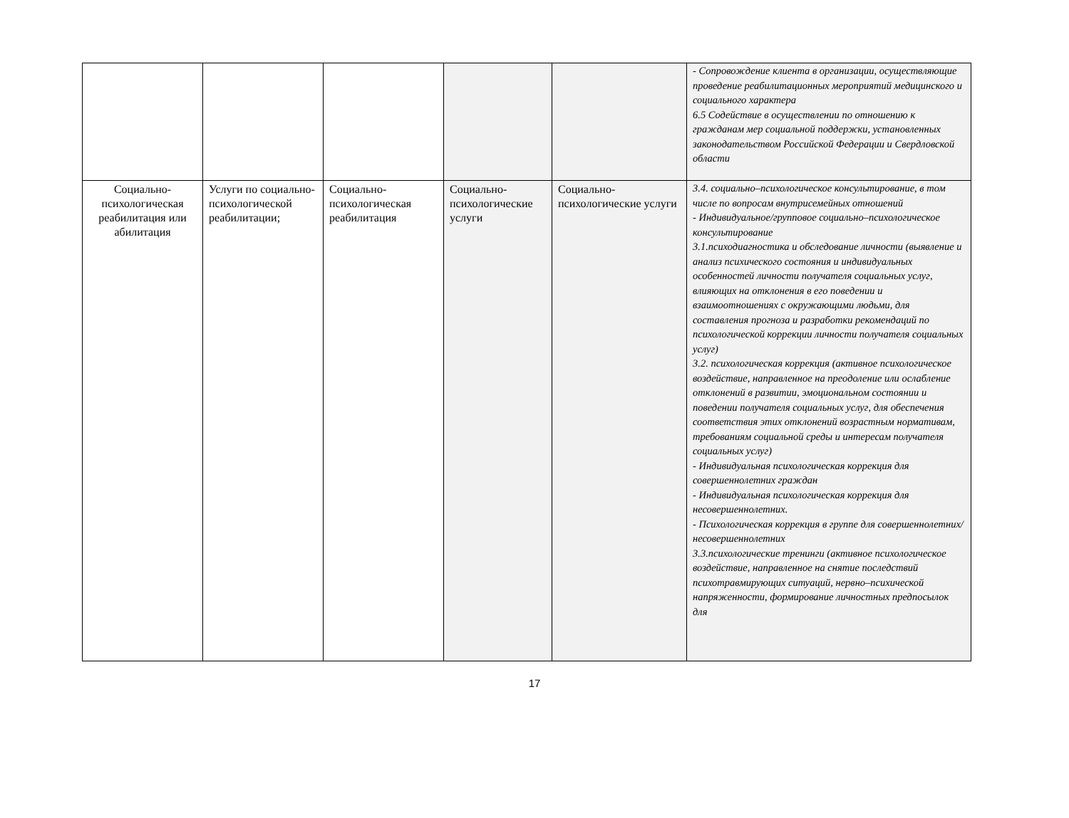| | | | | | - Сопровождение клиента в организации, осуществляющие проведение реабилитационных мероприятий медицинского и социального характера 6.5 Содействие в осуществлении по отношению к гражданам мер социальной поддержки, установленных законодательством Российской Федерации и Свердловской области |
| Социально-психологическая реабилитация или абилитация | Услуги по социально-психологической реабилитации; | Социально-психологическая реабилитация | Социально-психологические услуги | Социально-психологические услуги | 3.4. социально–психологическое консультирование, в том числе по вопросам внутрисемейных отношений - Индивидуальное/групповое социально–психологическое консультирование 3.1.психодиагностика и обследование личности (выявление и анализ психического состояния и индивидуальных особенностей личности получателя социальных услуг, влияющих на отклонения в его поведении и взаимоотношениях с окружающими людьми, для составления прогноза и разработки рекомендаций по психологической коррекции личности получателя социальных услуг) 3.2. психологическая коррекция (активное психологическое воздействие, направленное на преодоление или ослабление отклонений в развитии, эмоциональном состоянии и поведении получателя социальных услуг, для обеспечения соответствия этих отклонений возрастным нормативам, требованиям социальной среды и интересам получателя социальных услуг) - Индивидуальная психологическая коррекция для совершеннолетних граждан - Индивидуальная психологическая коррекция для несовершеннолетних. - Психологическая коррекция в группе для совершеннолетних/ несовершеннолетних 3.3.психологические тренинги (активное психологическое воздействие, направленное на снятие последствий психотравмирующих ситуаций, нервно–психической напряженности, формирование личностных предпосылок для |
17